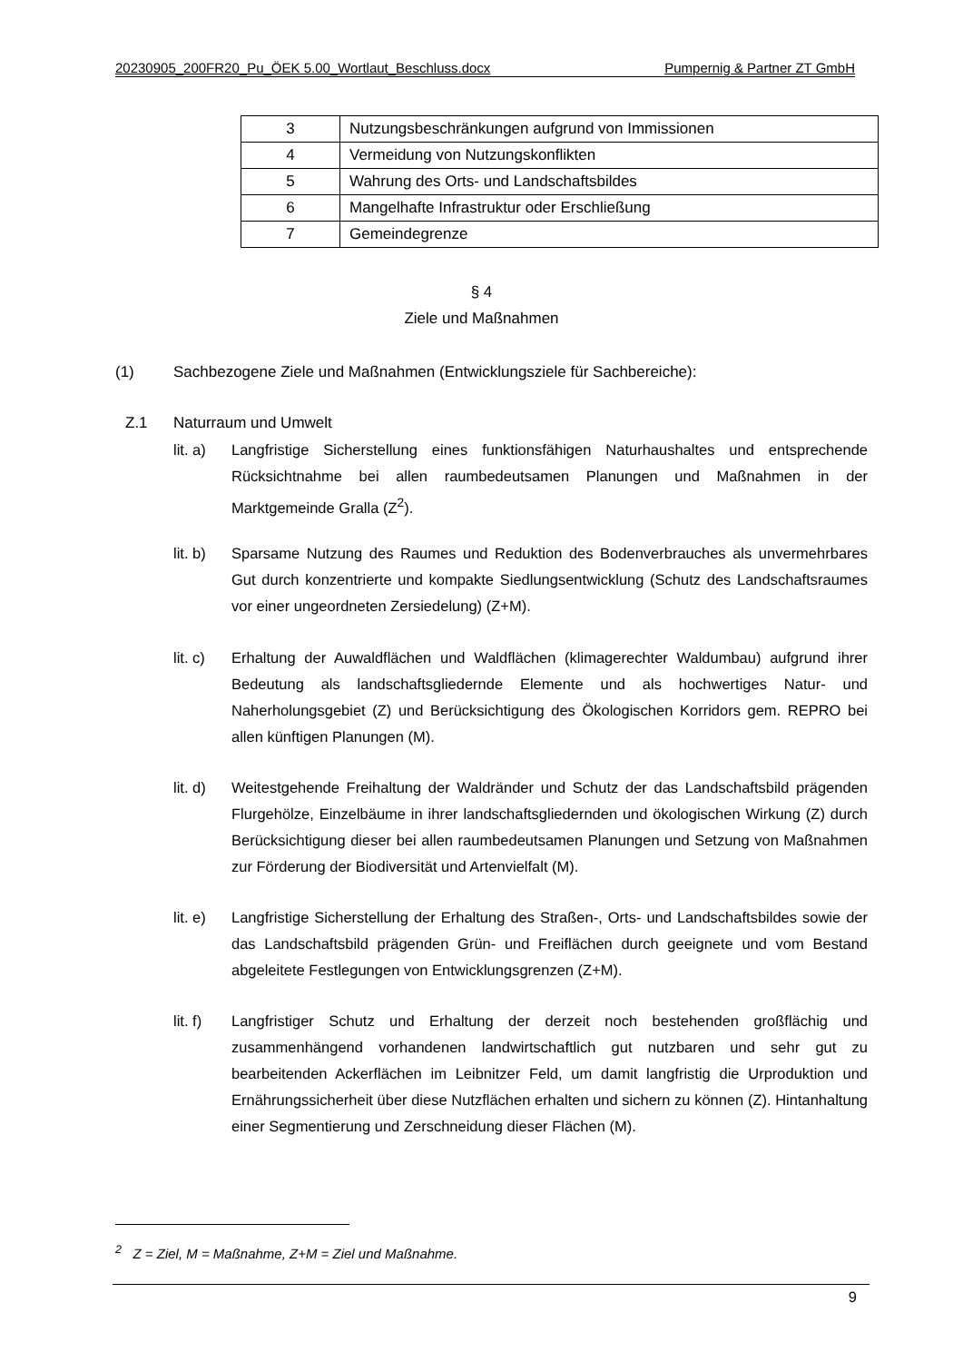20230905_200FR20_Pu_ÖEK 5.00_Wortlaut_Beschluss.docx Pumpernig & Partner ZT GmbH
| 3 | Nutzungsbeschränkungen aufgrund von Immissionen |
| 4 | Vermeidung von Nutzungskonflikten |
| 5 | Wahrung des Orts- und Landschaftsbildes |
| 6 | Mangelhafte Infrastruktur oder Erschließung |
| 7 | Gemeindegrenze |
§ 4
Ziele und Maßnahmen
(1)
Sachbezogene Ziele und Maßnahmen (Entwicklungsziele für Sachbereiche):
Z.1 Naturraum und Umwelt
lit. a)
Langfristige Sicherstellung eines funktionsfähigen Naturhaushaltes und entsprechende Rücksichtnahme bei allen raumbedeutsamen Planungen und Maßnahmen in der Marktgemeinde Gralla (Z<sup>2</sup>).
lit. b)
Sparsame Nutzung des Raumes und Reduktion des Bodenverbrauches als unvermehrbares Gut durch konzentrierte und kompakte Siedlungsentwicklung (Schutz des Landschaftsraumes vor einer ungeordneten Zersiedelung) (Z+M).
lit. c)
Erhaltung der Auwaldflächen und Waldflächen (klimagerechter Waldumbau) aufgrund ihrer Bedeutung als landschaftsgliedernde Elemente und als hochwertiges Natur- und Naherholungsgebiet (Z) und Berücksichtigung des Ökologischen Korridors gem. REPRO bei allen künftigen Planungen (M).
lit. d)
Weitestgehende Freihaltung der Waldränder und Schutz der das Landschaftsbild prägenden Flurgehölze, Einzelbäume in ihrer landschaftsgliedernden und ökologischen Wirkung (Z) durch Berücksichtigung dieser bei allen raumbedeutsamen Planungen und Setzung von Maßnahmen zur Förderung der Biodiversität und Artenvielfalt (M).
lit. e)
Langfristige Sicherstellung der Erhaltung des Straßen-, Orts- und Landschaftsbildes sowie der das Landschaftsbild prägenden Grün- und Freiflächen durch geeignete und vom Bestand abgeleitete Festlegungen von Entwicklungsgrenzen (Z+M).
lit. f)
Langfristiger Schutz und Erhaltung der derzeit noch bestehenden großflächig und zusammenhängend vorhandenen landwirtschaftlich gut nutzbaren und sehr gut zu bearbeitenden Ackerflächen im Leibnitzer Feld, um damit langfristig die Urproduktion und Ernährungssicherheit über diese Nutzflächen erhalten und sichern zu können (Z). Hintanhaltung einer Segmentierung und Zerschneidung dieser Flächen (M).
<sup>2</sup> Z = Ziel, M = Maßnahme, Z+M = Ziel und Maßnahme.
9